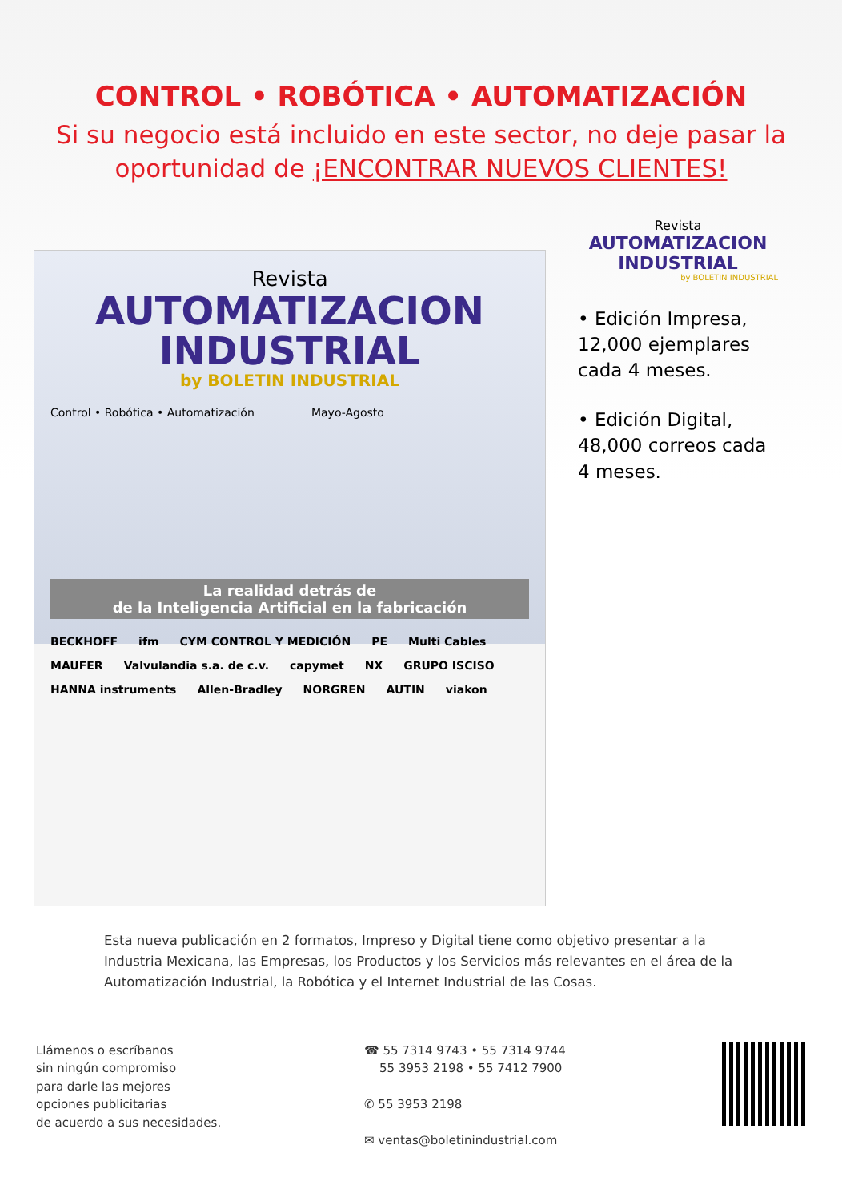CONTROL • ROBÓTICA • AUTOMATIZACIÓN
Si su negocio está incluido en este sector, no deje pasar la oportunidad de ¡ENCONTRAR NUEVOS CLIENTES!
Revista
AUTOMATIZACION
INDUSTRIAL
by BOLETIN INDUSTRIAL
Control • Robótica • Automatización Mayo-Agosto
La realidad detrás de
de la Inteligencia Artificial en la fabricación
BECKHOFF ifm CYM CONTROL Y MEDICIÓN PE Multi Cables MAUFER Valvulandia s.a. de c.v. capymet NX GRUPO ISCISO HANNA instruments Allen-Bradley NORGREN AUTIN viakon
Revista
AUTOMATIZACION
INDUSTRIAL
by BOLETIN INDUSTRIAL
• Edición Impresa, 12,000 ejemplares cada 4 meses.
• Edición Digital, 48,000 correos cada 4 meses.
Esta nueva publicación en 2 formatos, Impreso y Digital tiene como objetivo presentar a la Industria Mexicana, las Empresas, los Productos y los Servicios más relevantes en el área de la Automatización Industrial, la Robótica y el Internet Industrial de las Cosas.
Llámenos o escríbanos
sin ningún compromiso
para darle las mejores
opciones publicitarias
de acuerdo a sus necesidades.
☎ 55 7314 9743 • 55 7314 9744
55 3953 2198 • 55 7412 7900
✆ 55 3953 2198
✉ ventas@boletinindustrial.com